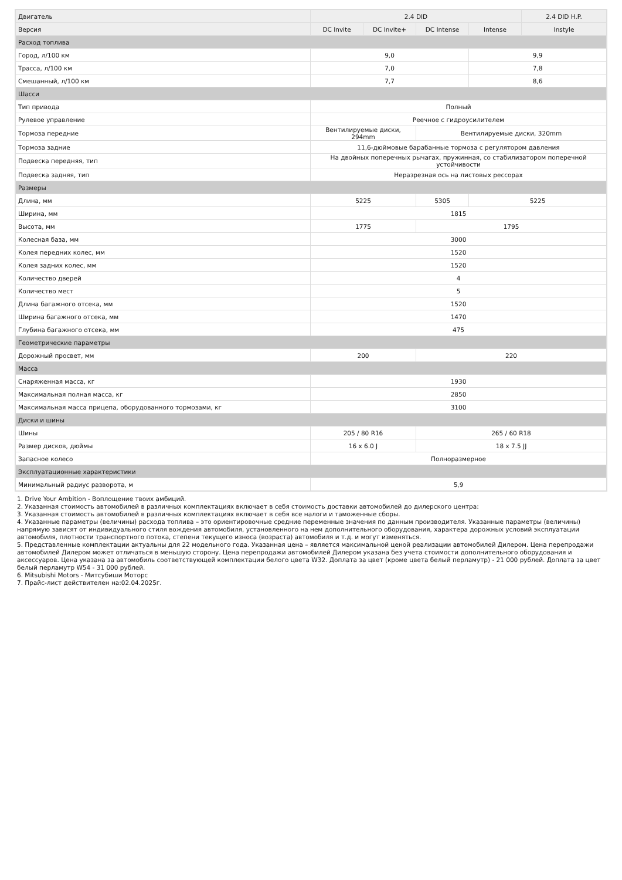| Двигатель | 2.4 DID | | | | 2.4 DID H.P. |
| Версия | DC Invite | DC Invite+ | DC Intense | Intense | Instyle |
| Расход топлива | | | | | |
| Город, л/100 км | 9,0 | | | 9,9 | |
| Трасса, л/100 км | 7,0 | | | 7,8 | |
| Смешанный, л/100 км | 7,7 | | | 8,6 | |
| Шасси | | | | | |
| Тип привода | Полный | | | | |
| Рулевое управление | Реечное с гидроусилителем | | | | |
| Тормоза передние | Вентилируемые диски, 294mm | | Вентилируемые диски, 320mm | | |
| Тормоза задние | 11,6-дюймовые барабанные тормоза с регулятором давления | | | | |
| Подвеска передняя, тип | На двойных поперечных рычагах, пружинная, со стабилизатором поперечной устойчивости | | | | |
| Подвеска задняя, тип | Неразрезная ось на листовых рессорах | | | | |
| Размеры | | | | | |
| Длина, мм | 5225 | | 5305 | 5225 | |
| Ширина, мм | 1815 | | | | |
| Высота, мм | 1775 | | 1795 | | |
| Колесная база, мм | 3000 | | | | |
| Колея передних колес, мм | 1520 | | | | |
| Колея задних колес, мм | 1520 | | | | |
| Количество дверей | 4 | | | | |
| Количество мест | 5 | | | | |
| Длина багажного отсека, мм | 1520 | | | | |
| Ширина багажного отсека, мм | 1470 | | | | |
| Глубина багажного отсека, мм | 475 | | | | |
| Геометрические параметры | | | | | |
| Дорожный просвет, мм | 200 | | 220 | | |
| Масса | | | | | |
| Снаряженная масса, кг | 1930 | | | | |
| Максимальная полная масса, кг | 2850 | | | | |
| Максимальная масса прицепа, оборудованного тормозами, кг | 3100 | | | | |
| Диски и шины | | | | | |
| Шины | 205 / 80 R16 | | 265 / 60 R18 | | |
| Размер дисков, дюймы | 16 x 6.0 J | | 18 x 7.5 JJ | | |
| Запасное колесо | Полноразмерное | | | | |
| Эксплуатационные характеристики | | | | | |
| Минимальный радиус разворота, м | 5,9 | | | | |
1. Drive Your Ambition - Воплощение твоих амбиций.
2. Указанная стоимость автомобилей в различных комплектациях включает в себя стоимость доставки автомобилей до дилерского центра:
3. Указанная стоимость автомобилей в различных комплектациях включает в себя все налоги и таможенные сборы.
4. Указанные параметры (величины) расхода топлива – это ориентировочные средние переменные значения по данным производителя. Указанные параметры (величины) напрямую зависят от индивидуального стиля вождения автомобиля, установленного на нем дополнительного оборудования, характера дорожных условий эксплуатации автомобиля, плотности транспортного потока, степени текущего износа (возраста) автомобиля и т.д. и могут изменяться.
5. Представленные комплектации актуальны для 22 модельного года. Указанная цена – является максимальной ценой реализации автомобилей Дилером. Цена перепродажи автомобилей Дилером может отличаться в меньшую сторону. Цена перепродажи автомобилей Дилером указана без учета стоимости дополнительного оборудования и аксессуаров. Цена указана за автомобиль соответствующей комплектации белого цвета W32. Доплата за цвет (кроме цвета белый перламутр) - 21 000 рублей. Доплата за цвет белый перламутр W54 - 31 000 рублей.
6. Mitsubishi Motors - Митсубиши Моторс
7. Прайс-лист действителен на:02.04.2025г.